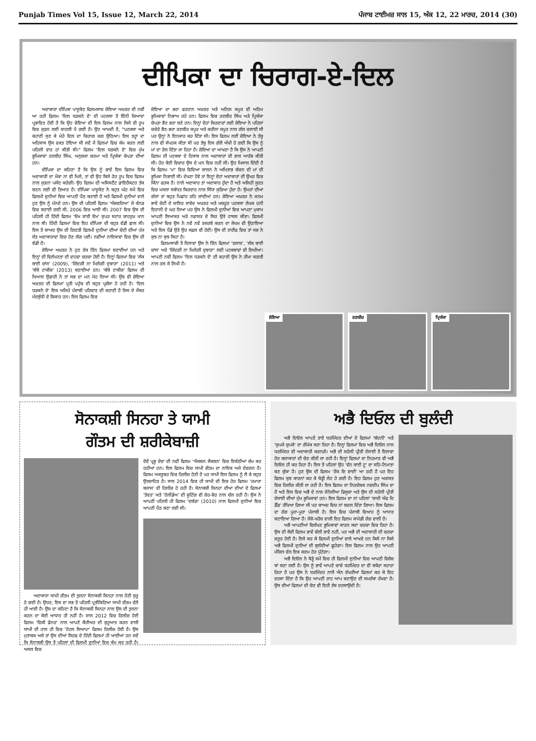Punjab Times Vol 15, Issue 12, March 22, 2014 ਪੰਜਾਬ ਟਾਈਮਜ਼ ਸਾਲ 15, ਅੰਕ 12, 22 ਮਾਰਚ, 2014 (30)
ਦੀਪਿਕਾ ਦਾ ਚਿਰਾਗ-ਏ-ਦਿਲ
ਅਦਾਕਾਰਾ ਦੀਪਿਕਾ ਪਾਦੂਕੋਣ ਫਿਲਮਸਾਜ਼ ਜ਼ੋਇਆ ਅਖ਼ਤਰ ਦੀ ਨਵੀਂ ਆ ਰਹੀ ਫ਼ਿਲਮ 'ਦਿਲ ਧੜਕਨੇ ਦੋ' ਦੀ ਪਟਕਥਾ ਤੋਂ ਇੰਨੀ ਜ਼ਿਆਦਾ ਪ੍ਰਭਾਵਿਤ ਹੋਈ ਹੈ ਕਿ ਉਹ ਜ਼ੋਇਆ ਦੀ ਇਸ ਫਿਲਮ ਨਾਲ ਕਿਸੇ ਵੀ ਰੂਪ ਵਿਚ ਜੁੜਨ ਲਈ ਕਾਹਲੀ ਪੈ ਗਈ ਹੈ। ਉਹ ਆਖਦੀ ਹੈ, "ਪਟਕਥਾ ਅਤੇ ਕਹਾਣੀ ਸੁਣ ਕੇ ਮੇਰੇ ਦਿਲ ਦਾ ਚਿਰਾਗ ਜਗ ਉਠਿਆ। ਇਸ ਤਰ੍ਹਾਂ ਦਾ ਅਹਿਸਾਸ ਉਸ ਵਕਤ ਹੋਇਆ ਸੀ ਜਦੋਂ ਮੈਂ ਫਿਲਮਾਂ ਵਿਚ ਕੰਮ ਕਰਨ ਲਈ ਪਹਿਲੀ ਵਾਰ ਹਾਂ ਕੀਤੀ ਸੀ।" ਫਿਲਮ 'ਦਿਲ ਧੜਕਨੇ ਦੋ' ਵਿਚ ਮੁੱਖ ਭੂਮਿਕਾਵਾਂ ਰਣਬੀਰ ਸਿੰਘ, ਅਨੁਸ਼ਕਾ ਸ਼ਰਮਾ ਅਤੇ ਪ੍ਰਿਯੰਕਾ ਚੋਪੜਾ ਦੀਆਂ ਹਨ।
ਦੀਪਿਕਾ ਦਾ ਕਹਿਣਾ ਹੈ ਕਿ ਉਸ ਨੂੰ ਭਾਵੇਂ ਇਸ ਫਿਲਮ ਵਿਚ ਅਦਾਕਾਰੀ ਦਾ ਮੌਕਾ ਨਾ ਵੀ ਮਿਲੇ, ਤਾਂ ਵੀ ਉਹ ਕਿਸੇ ਹੋਰ ਰੂਪ ਵਿਚ ਫਿਲਮ ਨਾਲ ਜੁੜਨਾ ਪਸੰਦ ਕਰੇਗੀ। ਉਹ ਫਿਲਮ ਦੀ ਅਸਿਸਟੈਂਟ ਡਾਇਰੈਕਟਰ ਤੱਕ ਬਣਨ ਲਈ ਵੀ ਤਿਆਰ ਹੈ। ਦੀਪਿਕਾ ਪਾਦੂਕੋਣ ਨੇ ਬਹੁਤ ਘੱਟ ਸਮੇਂ ਵਿਚ ਫਿਲਮੀ ਦੁਨੀਆਂ ਵਿਚ ਆਪਣੀ ਪੈਂਠ ਬਣਾਈ ਹੈ ਅਤੇ ਫਿਲਮੀ ਦੁਨੀਆਂ ਵਾਲੇ ਹੁਣ ਉਸ ਨੂੰ ਮੰਨਦੇ ਹਨ। ਉਸ ਦੀ ਪਹਿਲੀ ਫਿਲਮ 'ਐਸ਼ਵਰਿਆ' ਜੋ ਕੰਨੜ ਵਿਚ ਬਣਾਈ ਗਈ ਸੀ, 2006 ਵਿਚ ਆਈ ਸੀ। 2007 ਵਿਚ ਉਸ ਦੀ ਪਹਿਲੀ ਹੀ ਹਿੰਦੀ ਫਿਲਮ 'ਓਮ ਸ਼ਾਂਤੀ ਓਮ' ਸੁਪਰ ਸਟਾਰ ਸ਼ਾਹਰੁਖ਼ ਖਾਨ ਨਾਲ ਸੀ। ਹਿੰਦੀ ਫਿਲਮਾਂ ਵਿਚ ਇਹ ਦੀਪਿਕਾ ਦੀ ਬਹੁਤ ਵੱਡੀ ਛਾਲ ਸੀ। ਇਸ ਤੋਂ ਬਾਅਦ ਉਸ ਦੀ ਗਿਣਤੀ ਫਿਲਮੀ ਦੁਨੀਆਂ ਦੀਆਂ ਚੋਟੀ ਦੀਆਂ ਪੰਜ ਸੱਤ ਅਦਾਕਾਰਾਵਾਂ ਵਿਚ ਹੋਣ ਲੱਗ ਪਈ। ਨਵੀਂਆਂ ਨਾਇਕਾਵਾਂ ਵਿਚ ਉਸ ਦੀ ਝੰਡੀ ਹੈ।
ਜ਼ੋਇਆ ਅਖ਼ਤਰ ਨੇ ਹੁਣ ਤੱਕ ਤਿੰਨ ਫਿਲਮਾਂ ਬਣਾਈਆਂ ਹਨ ਅਤੇ ਇਨ੍ਹਾਂ ਦੀ ਵਿਲੱਖਣਤਾ ਦੀ ਵਾਹਵਾ ਚਰਚਾ ਹੋਈ ਹੈ। ਇਨ੍ਹਾਂ ਫਿਲਮਾਂ ਵਿਚ 'ਲੱਕ ਬਾਈ ਚਾਂਸ' (2009), 'ਜ਼ਿੰਦਗੀ ਨਾ ਮਿਲੇਗੀ ਦੁਬਾਰਾ' (2011) ਅਤੇ 'ਬੰਬੇ ਟਾਕੀਜ਼' (2013) ਬਣਾਈਆਂ ਹਨ। 'ਬੰਬੇ ਟਾਕੀਜ਼' ਫਿਲਮ ਦੀ ਖਿਆਲ ਉਡਾਰੀ ਨੇ ਤਾਂ ਸਭ ਦਾ ਮਨ ਮੋਹ ਲਿਆ ਸੀ। ਉਂਝ ਵੀ ਜ਼ੋਇਆ ਅਖ਼ਤਰ ਦੀ ਫਿਲਮਾਂ ਪ੍ਰਤੀ ਪਹੁੰਚ ਦੀ ਬਹੁਤ ਪ੍ਰਸ਼ੰਸਾ ਹੋ ਰਹੀ ਹੈ। 'ਦਿਲ ਧੜਕਨੇ ਦੋ' ਇਕ ਅਜਿਹੇ ਪੰਜਾਬੀ ਪਰਿਵਾਰ ਦੀ ਕਹਾਣੀ ਹੈ ਜਿਸ ਦੇ ਮੈਂਬਰ ਮੰਦਬੁੱਧੀ ਦੇ ਸ਼ਿਕਾਰ ਹਨ। ਇਸ ਫਿਲਮ ਵਿਚ
ਜ਼ੋਇਆ ਦਾ ਭਰਾ ਫਰਹਾਨ ਅਖ਼ਤਰ ਅਤੇ ਅਨਿਲ ਕਪੂਰ ਵੀ ਅਹਿਮ ਭੂਮਿਕਾਵਾਂ ਨਿਭਾਅ ਰਹੇ ਹਨ। ਫਿਲਮ ਵਿਚ ਰਣਬੀਰ ਸਿੰਘ ਅਤੇ ਪ੍ਰਿਯੰਕਾ ਚੋਪੜਾ ਭੈਣ ਭਰਾ ਬਣੇ ਹਨ। ਇਨ੍ਹਾਂ ਦੋਹਾਂ ਕਿਰਦਾਰਾਂ ਲਈ ਜ਼ੋਇਆ ਨੇ ਪਹਿਲਾਂ ਚਚੇਰੇ ਭੈਣ-ਭਰਾ ਰਣਬੀਰ ਕਪੂਰ ਅਤੇ ਕਰੀਨਾ ਕਪੂਰ ਨਾਲ ਗੱਲ ਚਲਾਈ ਸੀ ਪਰ ਉਨ੍ਹਾਂ ਨੇ ਇਨਕਾਰ ਕਰ ਦਿੱਤਾ ਸੀ। ਇਸ ਫਿਲਮ ਲਈ ਜ਼ੋਇਆ ਨੇ ਤੱਬੂ ਨਾਲ ਵੀ ਸੰਪਰਕ ਕੀਤਾ ਸੀ ਪਰ ਤੱਬੂ ਇਸ ਗੱਲੋਂ ਔਖੀ ਹੋ ਗਈ ਕਿ ਉਸ ਨੂੰ ਮਾਂ ਦਾ ਰੋਲ ਦਿੱਤਾ ਜਾ ਰਿਹਾ ਹੈ। ਜ਼ੋਇਆ ਦਾ ਆਖਣਾ ਹੈ ਕਿ ਉਸ ਨੇ ਆਪਣੀ ਫਿਲਮ ਦੀ ਪਟਕਥਾ ਦੇ ਹਿਸਾਬ ਨਾਲ ਅਦਾਕਾਰਾਂ ਦੀ ਭਾਲ ਆਰੰਭ ਕੀਤੀ ਸੀ। ਹੋਰ ਕੋਈ ਵਿਚਾਰ ਉਸ ਦੇ ਮਨ ਵਿਚ ਨਹੀਂ ਸੀ। ਉਹ ਮਿਸਾਲ ਦਿੰਦੀ ਹੈ ਕਿ ਫਿਲਮ 'ਪਾ' ਵਿਚ ਵਿਦਿਆ ਬਾਲਨ ਨੇ ਅਮਿਤਾਭ ਬੱਚਨ ਦੀ ਮਾਂ ਦੀ ਭੂਮਿਕਾ ਨਿਭਾਈ ਸੀ। ਦੇਖਣਾ ਹੋਵੇ ਤਾਂ ਇਨ੍ਹਾਂ ਦੋਹਾਂ ਅਦਾਕਾਰਾਂ ਦੀ ਉਮਰ ਵਿਚ ਕਿੰਨਾ ਫਰਕ ਹੈ। ਨਾਲੇ ਅਦਾਕਾਰ ਤਾਂ ਅਦਾਕਾਰ ਹੁੰਦਾ ਹੈ ਅਤੇ ਅਜਿਹੀ ਸੂਰਤ ਵਿਚ ਮਸਲਾ ਸਬੰਧਤ ਕਿਰਦਾਰ ਨਾਲ ਸਿੱਧਾ ਜੁੜਿਆ ਹੁੰਦਾ ਹੈ। ਉਮਰਾਂ ਦੀਆਂ ਗੱਲਾਂ ਤਾਂ ਬਹੁਤ ਪਿਛਾਂਹ ਰਹਿ ਜਾਂਦੀਆਂ ਹਨ। ਜ਼ੋਇਆ ਅਖ਼ਤਰ ਨੇ ਜਨਮ ਭਾਵੇਂ ਚੋਟੀ ਦੇ ਸ਼ਾਇਰ ਜਾਵੇਦ ਅਖ਼ਤਰ ਅਤੇ ਮਸ਼ਹੂਰ ਪਟਕਥਾ ਲੇਖਕ ਹਨੀ ਇਰਾਨੀ ਦੇ ਘਰ ਲਿਆ ਪਰ ਉਸ ਨੇ ਫਿਲਮੀ ਦੁਨੀਆਂ ਵਿਚ ਆਪਣਾ ਮੁਕਾਮ ਆਪਣੀ ਲਿਆਕਤ ਅਤੇ ਨਫਾਸਤ ਦੇ ਸਿਰ ਉਤੇ ਹਾਸਲ ਕੀਤਾ। ਫਿਲਮੀ ਦੁਨੀਆਂ ਵਿਚ ਉਸ ਨੇ ਨਵੇਂ ਨਵੇਂ ਤਜਰਬੇ ਕਰਨ ਦਾ ਜੋਖਮ ਵੀ ਉਠਾਇਆ ਅਤੇ ਇਸ ਪੈਂਡੇ ਉਤੇ ਉਹ ਸਫ਼ਲ ਵੀ ਹੋਈ। ਉਸ ਦੀ ਤਾਰੀਫ ਵਿਚ ਤਾਂ ਸਭ ਨੇ ਕੁਝ ਨਾ ਕੁਝ ਕਿਹਾ ਹੈ।
ਫਿਲਮਸਾਜ਼ੀ ਤੋਂ ਇਲਾਵਾ ਉਸ ਨੇ ਤਿੰਨ ਫਿਲਮਾਂ 'ਤਲਾਸ਼', 'ਲੱਕ ਬਾਈ ਚਾਂਸ' ਅਤੇ 'ਜ਼ਿੰਦਗੀ ਨਾ ਮਿਲੇਗੀ ਦੁਬਾਰਾ' ਲਈ ਪਟਕਥਾਵਾਂ ਵੀ ਲਿਖੀਆਂ। ਆਪਣੀ ਨਵੀਂ ਫਿਲਮ 'ਦਿਲ ਧੜਕਨੇ ਦੋ' ਦੀ ਕਹਾਣੀ ਉਸ ਨੇ ਰੀਮਾ ਕਗਤੀ ਨਾਲ ਰਲ ਕੇ ਲਿਖੀ ਹੈ।
ਜ਼ੋਇਆ ਰਣਬੀਰ ਪ੍ਰਿਯੰਕਾ
ਸੋਨਾਕਸ਼ੀ ਸਿਨਹਾ ਤੇ ਯਾਮੀ
ਗੌਤਮ ਦੀ ਸ਼ਰੀਕੇਬਾਜ਼ੀ
ਅਦਾਕਾਰਾ ਯਾਮੀ ਗੌਤਮ ਦੀ ਤੁਲਨਾ ਸੋਨਾਕਸ਼ੀ ਸਿਨਹਾ ਨਾਲ ਹੋਣੀ ਸ਼ੁਰੂ ਹੋ ਗਈ ਹੈ। ਉਧਰ, ਇਸ ਦਾ ਸਭ ਤੋਂ ਪਹਿਲੀ ਪ੍ਰਤੀਕਿਰਿਆ ਯਾਮੀ ਗੌਤਮ ਵੱਲੋਂ ਹੀ ਆਈ ਹੈ। ਉਸ ਦਾ ਕਹਿਣਾ ਹੈ ਕਿ ਸੋਨਾਕਸ਼ੀ ਸਿਨਹਾ ਨਾਲ ਉਸ ਦੀ ਤੁਲਨਾ ਕਰਨ ਦਾ ਕੋਈ ਆਧਾਰ ਹੀ ਨਹੀਂ ਹੈ। ਸਾਲ 2012 ਵਿਚ ਰਿਲੀਜ਼ ਹੋਈ ਫਿਲਮ 'ਵਿਕੀ ਡੋਨਰ' ਨਾਲ ਆਪਣੇ ਕੈਰੀਅਰ ਦੀ ਸ਼ੁਰੂਆਤ ਕਰਨ ਵਾਲੀ ਯਾਮੀ ਦੀ ਹਾਲ ਹੀ ਵਿਚ 'ਟੋਟਲ ਸਿਆਪਾ' ਫਿਲਮ ਰਿਲੀਜ਼ ਹੋਈ ਹੈ। ਉਸ ਮੁਤਾਬਕ ਅਜੇ ਤਾਂ ਉਸ ਦੀਆਂ ਸਿਰਫ ਦੋ ਹਿੰਦੀ ਫਿਲਮਾਂ ਹੀ ਆਈਆਂ ਹਨ ਜਦੋਂ ਕਿ ਸੋਨਾਕਸ਼ੀ ਉਸ ਤੋਂ ਪਹਿਲਾਂ ਦੀ ਫਿਲਮੀ ਦੁਨੀਆਂ ਵਿਚ ਕੰਮ ਕਰ ਰਹੀ ਹੈ। ਅਸਲ ਵਿਚ
ਦੋਵੇਂ ਪ੍ਰਭੂ ਦੇਵਾ ਦੀ ਨਵੀਂ ਫਿਲਮ 'ਐਕਸ਼ਨ ਜੈਕਸ਼ਨ' ਵਿਚ ਇਕੱਠੀਆਂ ਕੰਮ ਕਰ ਰਹੀਆਂ ਹਨ। ਇਸ ਫਿਲਮ ਵਿਚ ਯਾਮੀ ਗੌਤਮ ਦਾ ਨਾਇਕ ਅਜੇ ਦੇਵਗਨ ਹੈ। ਫਿਲਮ ਅਕਤੂਬਰ ਵਿਚ ਰਿਲੀਜ਼ ਹੋਣੀ ਹੈ ਪਰ ਯਾਮੀ ਇਸ ਫਿਲਮ ਨੂੰ ਲੈ ਕੇ ਬਹੁਤ ਉਤਸ਼ਾਹਿਤ ਹੈ। ਸਾਲ 2014 ਵਿਚ ਹੀ ਯਾਮੀ ਦੀ ਇਕ ਹੋਰ ਫਿਲਮ 'ਹਮਾਰਾ ਬਜਾਜ' ਵੀ ਰਿਲੀਜ਼ ਹੋ ਰਹੀ ਹੈ। ਸੋਨਾਕਸ਼ੀ ਸਿਨਹਾ ਦੀਆਂ ਦੀਆਂ ਦੋ ਫਿਲਮਾਂ 'ਤੇਵਰ' ਅਤੇ 'ਹੋਲੀਡੇਅ' ਦੀ ਸ਼ੂਟਿੰਗ ਵੀ ਜ਼ੋਰ-ਸ਼ੋਰ ਨਾਲ ਚੱਲ ਰਹੀ ਹੈ। ਉਸ ਨੇ ਆਪਣੀ ਪਹਿਲੀ ਹੀ ਫਿਲਮ 'ਦਬੰਗ' (2010) ਨਾਲ ਫਿਲਮੀ ਦੁਨੀਆਂ ਵਿਚ ਆਪਣੀ ਪੈਂਠ ਬਣਾ ਲਈ ਸੀ।
ਅਭੈ ਦਿਓਲ ਦੀ ਬੁਲੰਦੀ
ਅਭੈ ਦਿਓਲ ਆਪਣੇ ਤਾਏ ਧਰਮਿੰਦਰ ਦੀਆਂ ਦੋ ਫਿਲਮਾਂ 'ਬੰਦਨੀ' ਅਤੇ 'ਚੁਪਕੇ ਚੁਪਕੇ' ਦਾ ਰੀਮੇਕ ਬਣਾ ਰਿਹਾ ਹੈ। ਇਨ੍ਹਾਂ ਫਿਲਮਾਂ ਵਿਚ ਅਭੈ ਦਿਓਲ ਨਾਲ ਧਰਮਿੰਦਰ ਵੀ ਅਦਾਕਾਰੀ ਕਰਨਗੇ। ਅਭੈ ਦੀ ਸਹੇਲੀ ਪ੍ਰੀਤੀ ਦੇਸਾਈ ਤੋਂ ਇਲਾਵਾ ਹੋਰ ਕਲਾਕਾਰਾਂ ਦੀ ਚੋਣ ਕੀਤੀ ਜਾ ਰਹੀ ਹੈ। ਇਨ੍ਹਾਂ ਫਿਲਮਾਂ ਦਾ ਨਿਰਮਾਣ ਵੀ ਅਭੈ ਦਿਓਲ ਹੀ ਕਰ ਰਿਹਾ ਹੈ। ਇਸ ਤੋਂ ਪਹਿਲਾਂ ਉਹ 'ਵੰਨ ਬਾਈ ਟੂ' ਦਾ ਸਹਿ-ਨਿਮਾਤਾ ਬਣ ਚੁੱਕਾ ਹੈ। ਹੁਣ ਉਸ ਦੀ ਫਿਲਮ 'ਰੌਕ ਦਿ ਸ਼ਾਦੀ' ਆ ਰਹੀ ਹੈ ਪਰ ਇਹ ਫਿਲਮ ਕੁਝ ਕਾਰਨਾਂ ਕਰ ਕੇ ਥੋੜ੍ਹੀ ਲੇਟ ਹੋ ਗਈ ਹੈ। ਇਹ ਫਿਲਮ ਹੁਣ ਅਗਸਤ ਵਿਚ ਰਿਲੀਜ਼ ਕੀਤੀ ਜਾ ਰਹੀ ਹੈ। ਇਸ ਫਿਲਮ ਦਾ ਨਿਰਦੇਸ਼ਕ ਨਵਦੀਪ ਸਿੰਘ ਦਾ ਹੈ ਅਤੇ ਇਸ ਵਿਚ ਅਭੈ ਦੇ ਨਾਲ ਜੇਨੇਲੀਆ ਡਿਸੂਜ਼ਾ ਅਤੇ ਉਸ ਦੀ ਸਹੇਲੀ ਪ੍ਰੀਤੀ ਦੇਸਾਈ ਦੀਆਂ ਮੁੱਖ ਭੂਮਿਕਾਵਾਂ ਹਨ। ਇਸ ਫਿਲਮ ਦਾ ਨਾਂ ਪਹਿਲਾਂ 'ਸ਼ਾਦੀ ਔਫ ਦਿ ਡੈੱਡ' ਰੱਖਿਆ ਗਿਆ ਸੀ ਪਰ ਬਾਅਦ ਵਿਚ ਨਾਂ ਬਦਲ ਦਿੱਤਾ ਗਿਆ। ਇਸ ਫਿਲਮ ਦਾ ਰੰਗ ਪੂਰਾ-ਪੂਰਾ ਪੰਜਾਬੀ ਹੈ। ਇਸ ਵਿਚ ਪੰਜਾਬੀ ਵਿਆਹ ਨੂੰ ਆਧਾਰ ਬਣਾਇਆ ਗਿਆ ਹੈ। ਜੋਸ਼ੋ-ਖਰੋਸ਼ ਵਾਲੀ ਇਹ ਫਿਲਮ ਕਾਮੇਡੀ ਰੰਗ ਵਾਲੀ ਹੈ।
ਅਭੈ ਆਪਣੀਆਂ ਵਿਲੱਖਣ ਭੂਮਿਕਾਵਾਂ ਕਾਰਨ ਸਦਾ ਚਰਚਾ ਵਿਚ ਰਿਹਾ ਹੈ। ਉਸ ਦੀ ਕੋਈ ਫਿਲਮ ਭਾਵੇਂ ਚੱਲੀ ਭਾਵੇਂ ਨਹੀਂ, ਪਰ ਅਭੈ ਦੀ ਅਦਾਕਾਰੀ ਦੀ ਚਰਚਾ ਜ਼ਰੂਰ ਹੋਈ ਹੈ। ਇਸੇ ਕਰ ਕੇ ਫਿਲਮੀ ਦੁਨੀਆਂ ਵਾਲੇ ਆਖਦੇ ਹਨ ਕਿਸੇ ਨਾ ਕਿਸੇ ਅਭੈ ਫਿਲਮੀ ਦੁਨੀਆਂ ਦੀ ਬੁਲੰਦੀਆਂ ਛੂਹੇਗਾ। ਇਸ ਫਿਲਮ ਨਾਲ ਉਹ ਆਪਣੀ ਮੰਜ਼ਿਲ ਵੱਲ ਇਕ ਕਦਮ ਹੋਰ ਪੁੱਟੇਗਾ।
ਅਭੈ ਦਿਓਲ ਨੇ ਥੋੜ੍ਹੇ ਸਮੇਂ ਵਿਚ ਹੀ ਫਿਲਮੀ ਦੁਨੀਆਂ ਵਿਚ ਆਪਣੀ ਵਿਸ਼ੇਸ਼ ਥਾਂ ਬਣਾ ਲਈ ਹੈ। ਉਸ ਨੂੰ ਭਾਵੇਂ ਆਪਣੇ ਚਾਚੇ ਧਰਮਿੰਦਰ ਦਾ ਵੀ ਬਥੇਰਾ ਸਹਾਰਾ ਰਿਹਾ ਹੈ ਪਰ ਉਸ ਨੇ ਧਰਮਿੰਦਰ ਨਾਲੋਂ ਐਨ ਵੱਖਰੀਆਂ ਫਿਲਮਾਂ ਕਰ ਕੇ ਇਹ ਦਰਸਾ ਦਿੱਤਾ ਹੈ ਕਿ ਉਹ ਆਪਣੀ ਰਾਹ ਆਪ ਬਣਾਉਣ ਦੀ ਸਮਰੱਥਾ ਰੱਖਦਾ ਹੈ। ਉਸ ਦੀਆਂ ਫਿਲਮਾਂ ਦੀ ਚੋਣ ਵੀ ਇਹੀ ਤੱਥ ਦਰਸਾਉਂਦੀ ਹੈ।